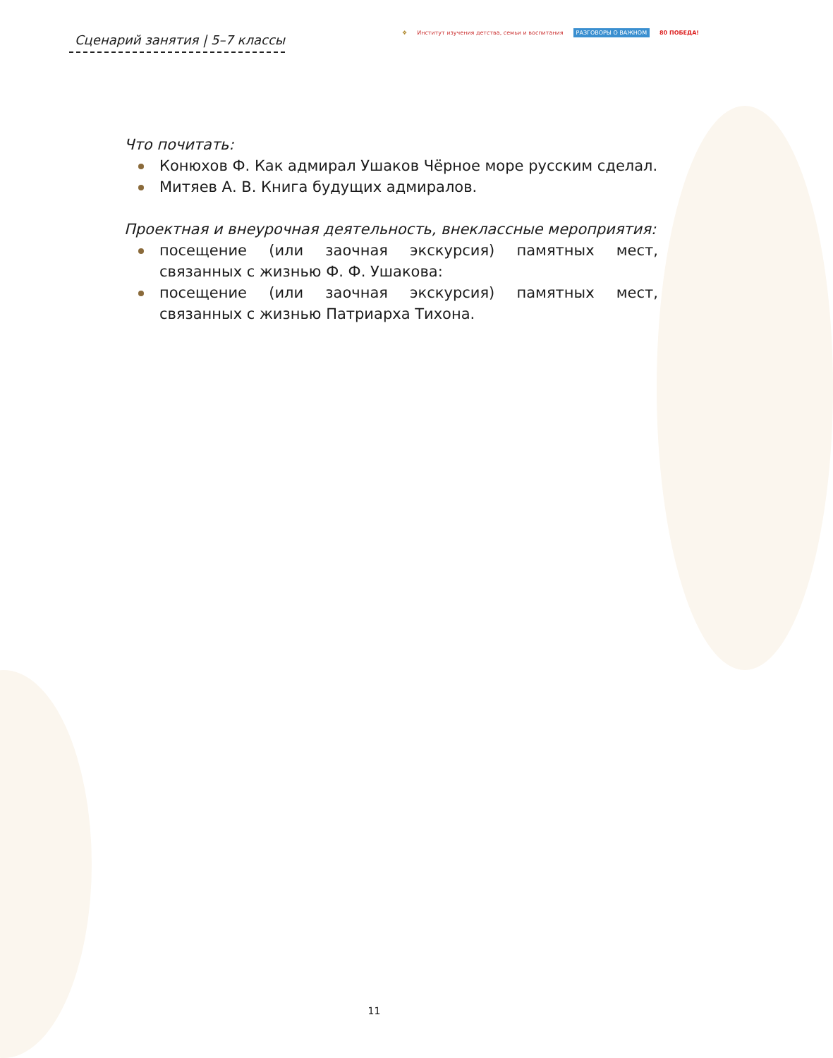Сценарий занятия | 5–7 классы
❖ Институт изучения детства, семьи и воспитания РАЗГОВОРЫ О ВАЖНОМ 80 ПОБЕДА!
Что почитать:
Конюхов Ф. Как адмирал Ушаков Чёрное море русским сделал.
Митяев А. В. Книга будущих адмиралов.
Проектная и внеурочная деятельность, внеклассные мероприятия:
посещение (или заочная экскурсия) памятных мест, связанных с жизнью Ф. Ф. Ушакова:
посещение (или заочная экскурсия) памятных мест, связанных с жизнью Патриарха Тихона.
11